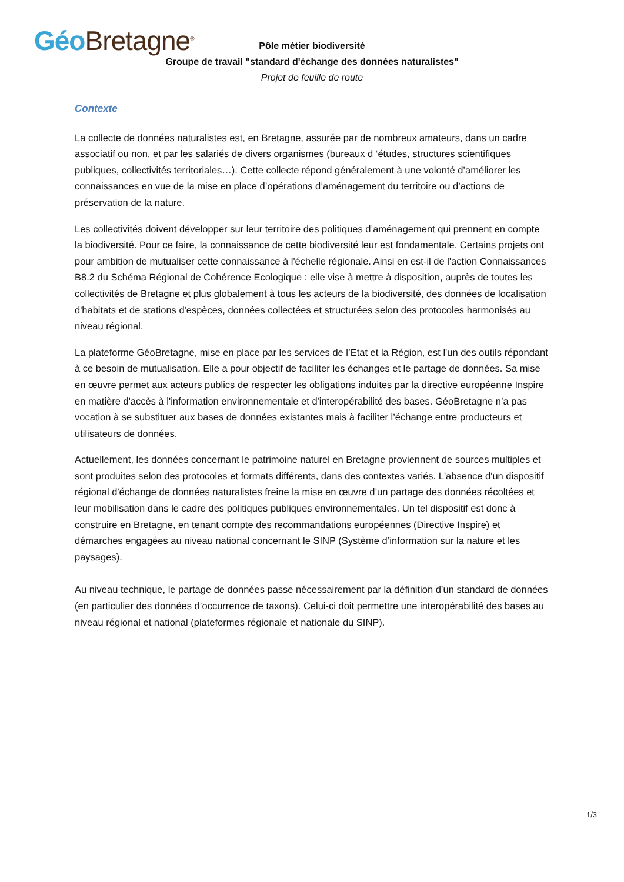Géo Bretagne<sup>®</sup>
Pôle métier biodiversité
Groupe de travail "standard d'échange des données naturalistes"
Projet de feuille de route
Contexte
La collecte de données naturalistes est, en Bretagne, assurée par de nombreux amateurs, dans un cadre associatif ou non, et par les salariés de divers organismes (bureaux d ‘études, structures scientifiques publiques, collectivités territoriales…). Cette collecte répond généralement à une volonté d’améliorer les connaissances en vue de la mise en place d’opérations d’aménagement du territoire ou d’actions de préservation de la nature.
Les collectivités doivent développer sur leur territoire des politiques d’aménagement qui prennent en compte la biodiversité. Pour ce faire, la connaissance de cette biodiversité leur est fondamentale. Certains projets ont pour ambition de mutualiser cette connaissance à l'échelle régionale. Ainsi en est-il de l'action Connaissances B8.2 du Schéma Régional de Cohérence Ecologique : elle vise à mettre à disposition, auprès de toutes les collectivités de Bretagne et plus globalement à tous les acteurs de la biodiversité, des données de localisation d'habitats et de stations d'espèces, données collectées et structurées selon des protocoles harmonisés au niveau régional.
La plateforme GéoBretagne, mise en place par les services de l’Etat et la Région, est l'un des outils répondant à ce besoin de mutualisation. Elle a pour objectif de faciliter les échanges et le partage de données. Sa mise en œuvre permet aux acteurs publics de respecter les obligations induites par la directive européenne Inspire en matière d'accès à l'information environnementale et d'interopérabilité des bases. GéoBretagne n’a pas vocation à se substituer aux bases de données existantes mais à faciliter l’échange entre producteurs et utilisateurs de données.
Actuellement, les données concernant le patrimoine naturel en Bretagne proviennent de sources multiples et sont produites selon des protocoles et formats différents, dans des contextes variés. L'absence d'un dispositif régional d'échange de données naturalistes freine la mise en œuvre d’un partage des données récoltées et leur mobilisation dans le cadre des politiques publiques environnementales. Un tel dispositif est donc à construire en Bretagne, en tenant compte des recommandations européennes (Directive Inspire) et démarches engagées au niveau national concernant le SINP (Système d’information sur la nature et les paysages).
Au niveau technique, le partage de données passe nécessairement par la définition d’un standard de données (en particulier des données d’occurrence de taxons). Celui-ci doit permettre une interopérabilité des bases au niveau régional et national (plateformes régionale et nationale du SINP).
1/3